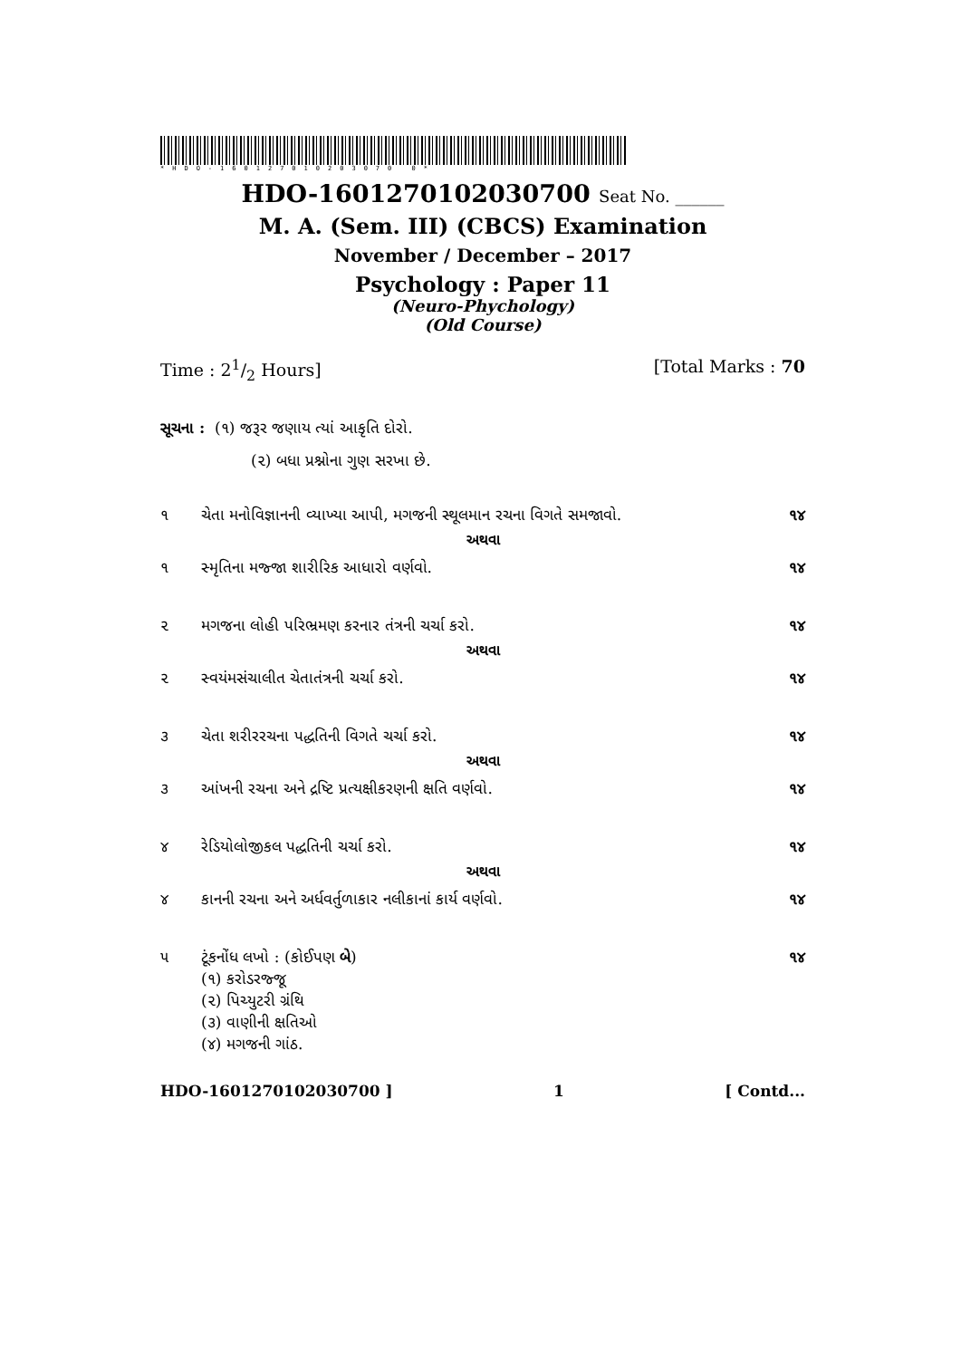*HDO-160127010203070 0*
HDO-1601270102030700 Seat No. ______
M. A. (Sem. III) (CBCS) Examination
November / December – 2017
Psychology : Paper 11
(Neuro-Phychology)
(Old Course)
Time : 21/2 Hours] [Total Marks : 70
સૂચના : (૧) જરૂર જણાય ત્યાં આકૃતિ દોરો.
(૨) બધા પ્રશ્નોના ગુણ સરખા છે.
૧ ચેતા મનોવિજ્ઞાનની વ્યાખ્યા આપી, મગજની સ્થૂલમાન રચના વિગતે સમજાવો. ૧૪
અથવા
૧ સ્મૃતિના મજ્જા શારીરિક આધારો વર્ણવો. ૧૪
૨ મગજના લોહી પરિભ્રમણ કરનાર તંત્રની ચર્ચા કરો. ૧૪
અથવા
૨ સ્વયંમસંચાલીત ચેતાતંત્રની ચર્ચા કરો. ૧૪
૩ ચેતા શરીરરચના પદ્ધતિની વિગતે ચર્ચા કરો. ૧૪
અથવા
૩ આંખની રચના અને દ્રષ્ટિ પ્રત્યક્ષીકરણની ક્ષતિ વર્ણવો. ૧૪
૪ રેડિયોલોજીકલ પદ્ધતિની ચર્ચા કરો. ૧૪
અથવા
૪ કાનની રચના અને અર્ધવર્તુળાકાર નલીકાનાં કાર્ય વર્ણવો. ૧૪
૫ ટૂંકનોંધ લખો : (કોઈપણ બે)
(૧) કરોડરજ્જૂ
(૨) પિચ્યુટરી ગ્રંથિ
(૩) વાણીની ક્ષતિઓ
(૪) મગજની ગાંઠ. ૧૪
HDO-1601270102030700 ] 1 [ Contd...